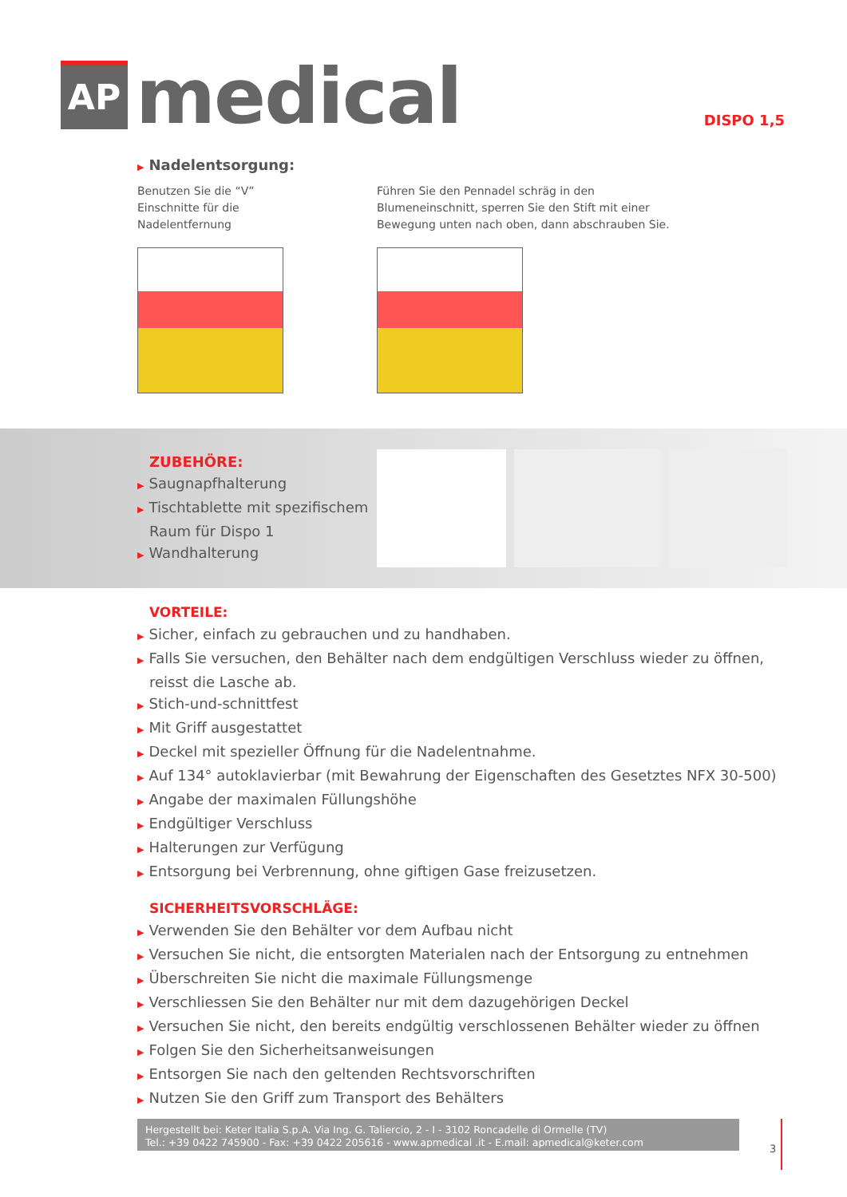AP
medical
DISPO 1,5
▶ Nadelentsorgung:
Benutzen Sie die “V” Einschnitte für die Nadelentfernung
Führen Sie den Pennadel schräg in den Blumeneinschnitt, sperren Sie den Stift mit einer Bewegung unten nach oben, dann abschrauben Sie.
ZUBEHÖRE:
▶ Saugnapfhalterung
▶ Tischtablette mit spezifischem Raum für Dispo 1
▶ Wandhalterung
VORTEILE:
▶ Sicher, einfach zu gebrauchen und zu handhaben.
▶ Falls Sie versuchen, den Behälter nach dem endgültigen Verschluss wieder zu öffnen, reisst die Lasche ab.
▶ Stich-und-schnittfest
▶ Mit Griff ausgestattet
▶ Deckel mit spezieller Öffnung für die Nadelentnahme.
▶ Auf 134° autoklavierbar (mit Bewahrung der Eigenschaften des Gesetztes NFX 30-500)
▶ Angabe der maximalen Füllungshöhe
▶ Endgültiger Verschluss
▶ Halterungen zur Verfügung
▶ Entsorgung bei Verbrennung, ohne giftigen Gase freizusetzen.
SICHERHEITSVORSCHLÄGE:
▶ Verwenden Sie den Behälter vor dem Aufbau nicht
▶ Versuchen Sie nicht, die entsorgten Materialen nach der Entsorgung zu entnehmen
▶ Überschreiten Sie nicht die maximale Füllungsmenge
▶ Verschliessen Sie den Behälter nur mit dem dazugehörigen Deckel
▶ Versuchen Sie nicht, den bereits endgültig verschlossenen Behälter wieder zu öffnen
▶ Folgen Sie den Sicherheitsanweisungen
▶ Entsorgen Sie nach den geltenden Rechtsvorschriften
▶ Nutzen Sie den Griff zum Transport des Behälters
Hergestellt bei: Keter Italia S.p.A. Via Ing. G. Taliercio, 2 - I - 3102 Roncadelle di Ormelle (TV)
Tel.: +39 0422 745900 - Fax: +39 0422 205616 - www.apmedical .it - E.mail: apmedical@keter.com
3